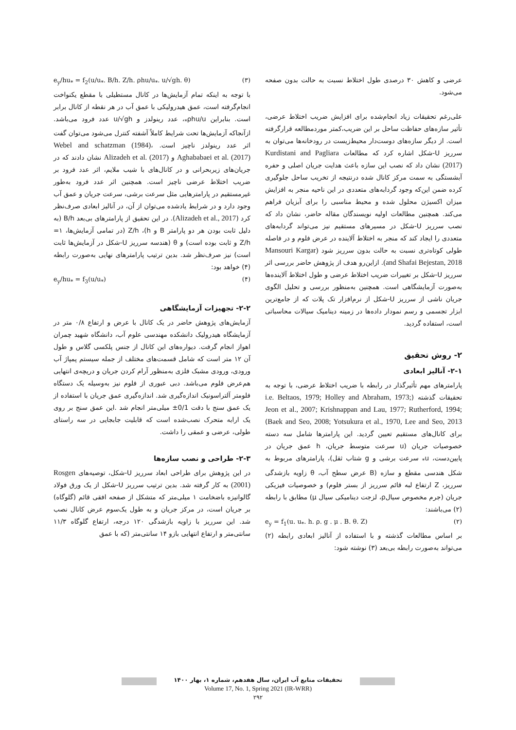عرضی و کاهش ۳۰ درصدی طول اختلاط نسبت به حالت بدون صفحه می‌شود.
علی‌رغم تحقیقات زیاد انجام‌شده برای افزایش ضریب اختلاط عرضی، تأثیر سازه‌های حفاظت ساحل بر این ضریب،کمتر موردمطالعه قرارگرفته است. از دیگر سازه‌های دوست‌دار محیط‌زیست در رودخانه‌ها می‌توان به سرریز U-شکل اشاره کرد که مطالعات Kurdistani and Pagliara (2017) نشان داد که نصب این سازه باعث هدایت جریان اصلی و حفره آبشستگی به سمت مرکز کانال شده درنتیجه از تخریب ساحل جلوگیری کرده ضمن این‌که وجود گردابه‌های متعددی در این ناحیه منجر به افزایش میزان اکسیژن محلول شده و محیط مناسبی را برای آبزیان فراهم می‌کند. همچنین مطالعات اولیه نویسندگان مقاله حاضر، نشان داد که نصب سرریز U-شکل در مسیرهای مستقیم نیز می‌تواند گردابه‌های متعددی را ایجاد کند که منجر به اختلاط آلاینده در عرض فلوم و در فاصله طولی کوتاه‌تری نسبت به حالت بدون سرریز شود (Mansouri Kargar and Shafai Bejestan, 2018). ازاین‌رو هدف از پژوهش حاضر بررسی اثر سرریز U-شکل بر تغییرات ضریب اختلاط عرضی و طول اختلاط آلاینده‌ها به‌صورت آزمایشگاهی است. همچنین به‌منظور بررسی و تحلیل الگوی جریان ناشی از سرریز U-شکل از نرم‌افزار تک پلات که از جامع‌ترین ابزار تجسمی و رسم نمودار داده‌ها در زمینه دینامیک سیالات محاسباتی است، استفاده گردید.
۲- روش تحقیق
۲-۱- آنالیز ابعادی
پارامترهای مهم تأثیرگذار در رابطه با ضریب اختلاط عرضی، با توجه به تحقیقات گذشته (i.e. Beltaos, 1979; Holley and Abraham, 1973; Jeon et al., 2007; Krishnappan and Lau, 1977; Rutherford, 1994; Baek and Seo, 2008; Yotsukura et al., 1970, Lee and Seo, 2013) برای کانال‌های مستقیم تعیین گردید. این پارامترها شامل سه دسته خصوصیات جریان (u سرعت متوسط جریان، h عمق جریان در پایین‌دست، u<sub>*</sub> سرعت برشی و g شتاب ثقل)، پارامترهای مربوط به شکل هندسی مقطع و سازه (B عرض سطح آب، θ زاویه بازشدگی سرریز، Z ارتفاع لبه قائم سرریز از بستر فلوم) و خصوصیات فیزیکی جریان (جرم مخصوص سیالρ، لزجت دینامیکی سیال μ) مطابق با رابطه (۲) می‌باشند:
e<sub>y</sub> = f<sub>1</sub>(u. u<sub>*</sub>. h. ρ. g . μ . B. θ. Z) (۲)
بر اساس مطالعات گذشته و با استفاده از آنالیز ابعادی رابطه (۲) می‌تواند به‌صورت رابطه بی‌بعد (۳) نوشته شود:
e<sub>y</sub>/hu<sub>*</sub> = f<sub>2</sub>(u/u<sub>*</sub>. B/h. Z/h. ρhu/u<sub>*</sub>. u/√gh. θ) (۳)
با توجه به اینکه تمام آزمایش‌ها در کانال مستطیلی با مقطع یکنواخت انجام‌گرفته است، عمق هیدرولیکی با عمق آب در هر نقطه از کانال برابر است. بنابراین ρhu/u<sub>*</sub>، عدد رینولدز و u/√gh عدد فرود می‌باشد. ازآنجاکه آزمایش‌ها تحت شرایط کاملاً آشفته کنترل می‌شود می‌توان گفت اثر عدد رینولدز ناچیز است. Webel and schatzman (1984)، Aghababaei et al. (2017) و Alizadeh et al. (2017) نشان دادند که در جریان‌های زیربحرانی و در کانال‌های با شیب ملایم، اثر عدد فرود بر ضریب اختلاط عرضی ناچیز است. همچنین اثر عدد فرود به‌طور غیرمستقیم در پارامترهایی مثل سرعت برشی، سرعت جریان و عمق آب وجود دارد و در شرایط یادشده می‌توان از آن، در آنالیز ابعادی صرف‌نظر کرد (Alizadeh et al., 2017). در این تحقیق از پارامترهای بی‌بعد B/h (به دلیل ثابت بودن هر دو پارامتر B و h)، Z/h (در تمامی آزمایش‌ها، ۱= Z/h و ثابت بوده است) و θ (هندسه سرریز U-شکل در آزمایش‌ها ثابت است) نیز صرف‌نظر شد. بدین ترتیب پارامترهای نهایی به‌صورت رابطه (۴) خواهد بود:
e<sub>y</sub>/hu<sub>*</sub> = f<sub>3</sub>(u/u<sub>*</sub>) (۴)
۲-۲- تجهیزات آزمایشگاهی
آزمایش‌های پژوهش حاضر در یک کانال با عرض و ارتفاع ۰/۸ متر در آزمایشگاه هیدرولیک دانشکده مهندسی علوم آب، دانشگاه شهید چمران اهواز انجام گرفت. دیواره‌های این کانال از جنس پلکسی گلاس و طول آن ۱۲ متر است که شامل قسمت‌های مختلف از جمله سیستم پمپاژ آب ورودی، ورودی مشبک فلزی به‌منظور آرام کردن جریان و دریچه‌ی انتهایی هم‌عرض فلوم می‌باشد. دبی عبوری از فلوم نیز به‌وسیله یک دستگاه فلومتر آلتراسونیک اندازه‌گیری شد. اندازه‌گیری عمق جریان با استفاده از یک عمق سنج با دقت 0/1± میلی‌متر انجام شد .این عمق سنج بر روی یک ارابه متحرک نصب‌شده است که قابلیت جابجایی در سه راستای طولی، عرضی و عمقی را داشت.
۲-۳- طراحی و نصب سازه‌ها
در این پژوهش برای طراحی ابعاد سرریز U-شکل، توصیه‌های Rosgen (2001) به کار گرفته شد. بدین ترتیب سرریز U-شکل از یک ورق فولاد گالوانیزه باضخامت ۱ میلی‌متر که متشکل از صفحه افقی قائم (گلوگاه) بر جریان است، در مرکز جریان و به طول یک‌سوم عرض کانال نصب شد. این سرریز با زاویه بازشدگی ۱۲۰ درجه، ارتفاع گلوگاه ۱۱/۳ سانتی‌متر و ارتفاع انتهایی بازو ۱۴ سانتی‌متر (که با عمق
تحقیقات منابع آب ایران، سال هفدهم، شماره ۱، بهار ۱۴۰۰
Volume 17, No. 1, Spring 2021 (IR-WRR)
۲۹۲